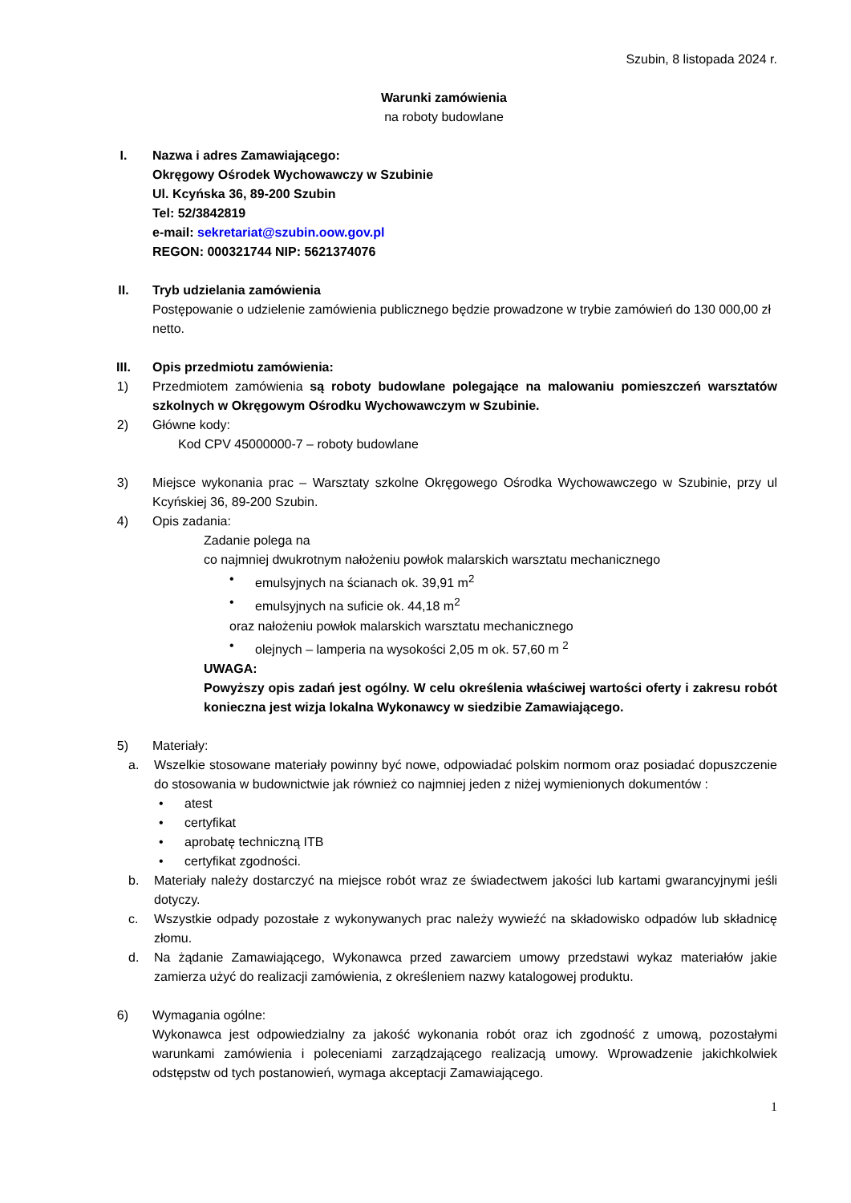Szubin, 8 listopada 2024 r.
Warunki zamówienia
na roboty budowlane
I. Nazwa i adres Zamawiającego:
Okręgowy Ośrodek Wychowawczy w Szubinie
Ul. Kcyńska 36, 89-200 Szubin
Tel: 52/3842819
e-mail: sekretariat@szubin.oow.gov.pl
REGON: 000321744 NIP: 5621374076
II. Tryb udzielania zamówienia
Postępowanie o udzielenie zamówienia publicznego będzie prowadzone w trybie zamówień do 130 000,00 zł netto.
III. Opis przedmiotu zamówienia:
1) Przedmiotem zamówienia są roboty budowlane polegające na malowaniu pomieszczeń warsztatów szkolnych w Okręgowym Ośrodku Wychowawczym w Szubinie.
2) Główne kody:
Kod CPV 45000000-7 – roboty budowlane
3) Miejsce wykonania prac – Warsztaty szkolne Okręgowego Ośrodka Wychowawczego w Szubinie, przy ul Kcyńskiej 36, 89-200 Szubin.
4) Opis zadania:
Zadanie polega na
co najmniej dwukrotnym nałożeniu powłok malarskich warsztatu mechanicznego
• emulsyjnych na ścianach ok. 39,91 m<sup>2</sup>
• emulsyjnych na suficie ok. 44,18 m<sup>2</sup>
oraz nałożeniu powłok malarskich warsztatu mechanicznego
• olejnych – lamperia na wysokości 2,05 m ok. 57,60 m <sup>2</sup>
UWAGA:
Powyższy opis zadań jest ogólny. W celu określenia właściwej wartości oferty i zakresu robót konieczna jest wizja lokalna Wykonawcy w siedzibie Zamawiającego.
5) Materiały:
a. Wszelkie stosowane materiały powinny być nowe, odpowiadać polskim normom oraz posiadać dopuszczenie do stosowania w budownictwie jak również co najmniej jeden z niżej wymienionych dokumentów :
• atest
• certyfikat
• aprobatę techniczną ITB
• certyfikat zgodności.
b. Materiały należy dostarczyć na miejsce robót wraz ze świadectwem jakości lub kartami gwarancyjnymi jeśli dotyczy.
c. Wszystkie odpady pozostałe z wykonywanych prac należy wywieźć na składowisko odpadów lub składnicę złomu.
d. Na żądanie Zamawiającego, Wykonawca przed zawarciem umowy przedstawi wykaz materiałów jakie zamierza użyć do realizacji zamówienia, z określeniem nazwy katalogowej produktu.
6) Wymagania ogólne:
Wykonawca jest odpowiedzialny za jakość wykonania robót oraz ich zgodność z umową, pozostałymi warunkami zamówienia i poleceniami zarządzającego realizacją umowy. Wprowadzenie jakichkolwiek odstępstw od tych postanowień, wymaga akceptacji Zamawiającego.
1